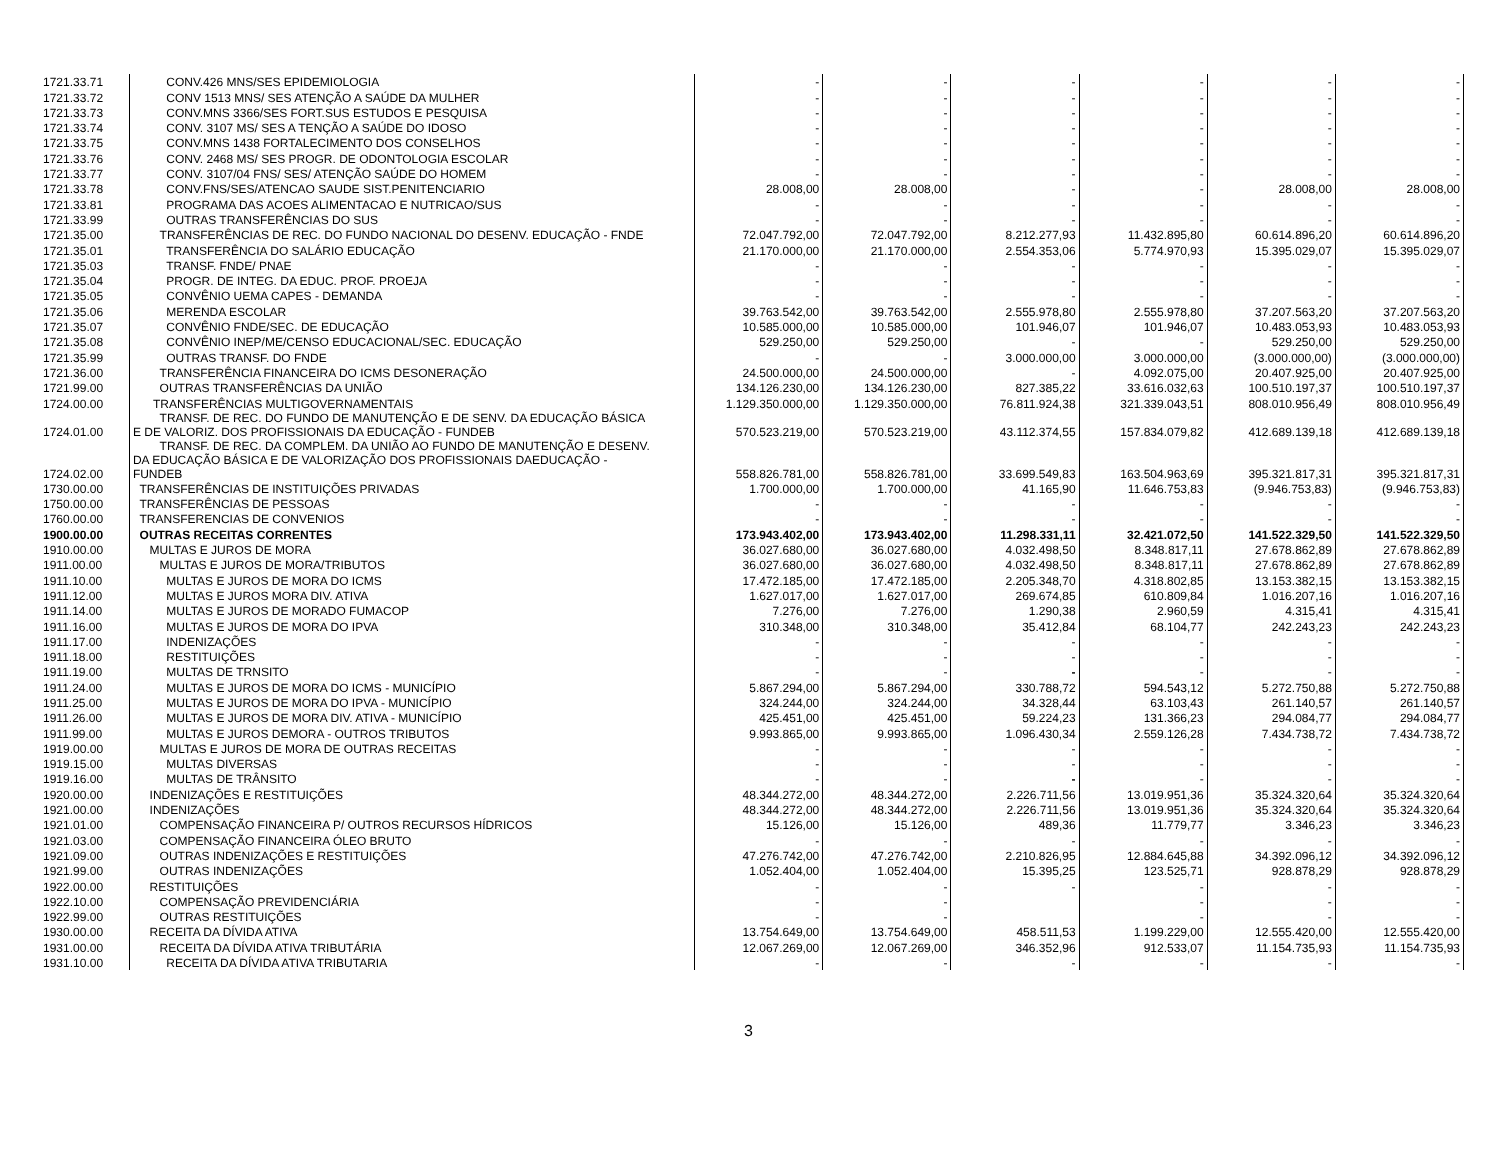| 1721.33.71 | CONV.426 MNS/SES EPIDEMIOLOGIA | - | - | - | - | - | - |
| 1721.33.72 | CONV 1513 MNS/ SES ATENÇÃO A SAÚDE DA MULHER | - | - | - | - | - | - |
| 1721.33.73 | CONV.MNS 3366/SES FORT.SUS ESTUDOS E PESQUISA | - | - | - | - | - | - |
| 1721.33.74 | CONV. 3107 MS/ SES A TENÇÃO A SAÚDE DO IDOSO | - | - | - | - | - | - |
| 1721.33.75 | CONV.MNS 1438 FORTALECIMENTO DOS CONSELHOS | - | - | - | - | - | - |
| 1721.33.76 | CONV. 2468 MS/ SES PROGR. DE ODONTOLOGIA ESCOLAR | - | - | - | - | - | - |
| 1721.33.77 | CONV. 3107/04 FNS/ SES/ ATENÇÃO SAÚDE DO HOMEM | - | - | - | - | - | - |
| 1721.33.78 | CONV.FNS/SES/ATENCAO SAUDE SIST.PENITENCIARIO | 28.008,00 | 28.008,00 | - | - | 28.008,00 | 28.008,00 |
| 1721.33.81 | PROGRAMA DAS ACOES ALIMENTACAO E NUTRICAO/SUS | - | - | - | - | - | - |
| 1721.33.99 | OUTRAS TRANSFERÊNCIAS DO SUS | - | - | - | - | - | - |
| 1721.35.00 | TRANSFERÊNCIAS DE REC. DO FUNDO NACIONAL DO DESENV. EDUCAÇÃO - FNDE | 72.047.792,00 | 72.047.792,00 | 8.212.277,93 | 11.432.895,80 | 60.614.896,20 | 60.614.896,20 |
| 1721.35.01 | TRANSFERÊNCIA DO SALÁRIO EDUCAÇÃO | 21.170.000,00 | 21.170.000,00 | 2.554.353,06 | 5.774.970,93 | 15.395.029,07 | 15.395.029,07 |
| 1721.35.03 | TRANSF. FNDE/ PNAE | - | - | - | - | - | - |
| 1721.35.04 | PROGR. DE INTEG. DA EDUC. PROF. PROEJA | - | - | - | - | - | - |
| 1721.35.05 | CONVÊNIO UEMA CAPES - DEMANDA | - | - | - | - | - | - |
| 1721.35.06 | MERENDA ESCOLAR | 39.763.542,00 | 39.763.542,00 | 2.555.978,80 | 2.555.978,80 | 37.207.563,20 | 37.207.563,20 |
| 1721.35.07 | CONVÊNIO FNDE/SEC. DE EDUCAÇÃO | 10.585.000,00 | 10.585.000,00 | 101.946,07 | 101.946,07 | 10.483.053,93 | 10.483.053,93 |
| 1721.35.08 | CONVÊNIO INEP/ME/CENSO EDUCACIONAL/SEC. EDUCAÇÃO | 529.250,00 | 529.250,00 | - | - | 529.250,00 | 529.250,00 |
| 1721.35.99 | OUTRAS TRANSF. DO FNDE | - | - | 3.000.000,00 | 3.000.000,00 | (3.000.000,00) | (3.000.000,00) |
| 1721.36.00 | TRANSFERÊNCIA FINANCEIRA DO ICMS DESONERAÇÃO | 24.500.000,00 | 24.500.000,00 | - | 4.092.075,00 | 20.407.925,00 | 20.407.925,00 |
| 1721.99.00 | OUTRAS TRANSFERÊNCIAS DA UNIÃO | 134.126.230,00 | 134.126.230,00 | 827.385,22 | 33.616.032,63 | 100.510.197,37 | 100.510.197,37 |
| 1724.00.00 | TRANSFERÊNCIAS MULTIGOVERNAMENTAIS | 1.129.350.000,00 | 1.129.350.000,00 | 76.811.924,38 | 321.339.043,51 | 808.010.956,49 | 808.010.956,49 |
| 1724.01.00 | TRANSF. DE REC. DO FUNDO DE MANUTENÇÃO E DE SENV. DA EDUCAÇÃO BÁSICA E DE VALORIZ. DOS PROFISSIONAIS DA EDUCAÇÃO - FUNDEB | 570.523.219,00 | 570.523.219,00 | 43.112.374,55 | 157.834.079,82 | 412.689.139,18 | 412.689.139,18 |
| 1724.02.00 | TRANSF. DE REC. DA COMPLEM. DA UNIÃO AO FUNDO DE MANUTENÇÃO E DESENV. DA EDUCAÇÃO BÁSICA E DE VALORIZAÇÃO DOS PROFISSIONAIS DAEDUCAÇÃO - FUNDEB | 558.826.781,00 | 558.826.781,00 | 33.699.549,83 | 163.504.963,69 | 395.321.817,31 | 395.321.817,31 |
| 1730.00.00 | TRANSFERÊNCIAS DE INSTITUIÇÕES PRIVADAS | 1.700.000,00 | 1.700.000,00 | 41.165,90 | 11.646.753,83 | (9.946.753,83) | (9.946.753,83) |
| 1750.00.00 | TRANSFERÊNCIAS DE PESSOAS | - | - | - | - | - | - |
| 1760.00.00 | TRANSFERENCIAS DE CONVENIOS | - | - | - | - | - | - |
| 1900.00.00 | OUTRAS RECEITAS CORRENTES | 173.943.402,00 | 173.943.402,00 | 11.298.331,11 | 32.421.072,50 | 141.522.329,50 | 141.522.329,50 |
| 1910.00.00 | MULTAS E JUROS DE MORA | 36.027.680,00 | 36.027.680,00 | 4.032.498,50 | 8.348.817,11 | 27.678.862,89 | 27.678.862,89 |
| 1911.00.00 | MULTAS E JUROS DE MORA/TRIBUTOS | 36.027.680,00 | 36.027.680,00 | 4.032.498,50 | 8.348.817,11 | 27.678.862,89 | 27.678.862,89 |
| 1911.10.00 | MULTAS E JUROS DE MORA DO ICMS | 17.472.185,00 | 17.472.185,00 | 2.205.348,70 | 4.318.802,85 | 13.153.382,15 | 13.153.382,15 |
| 1911.12.00 | MULTAS E JUROS MORA DIV. ATIVA | 1.627.017,00 | 1.627.017,00 | 269.674,85 | 610.809,84 | 1.016.207,16 | 1.016.207,16 |
| 1911.14.00 | MULTAS E JUROS DE MORADO FUMACOP | 7.276,00 | 7.276,00 | 1.290,38 | 2.960,59 | 4.315,41 | 4.315,41 |
| 1911.16.00 | MULTAS E JUROS DE MORA DO IPVA | 310.348,00 | 310.348,00 | 35.412,84 | 68.104,77 | 242.243,23 | 242.243,23 |
| 1911.17.00 | INDENIZAÇÕES | - | - | - | - | - | - |
| 1911.18.00 | RESTITUIÇÕES | - | - | - | - | - | - |
| 1911.19.00 | MULTAS DE TRNSITO | - | - | - | - | - | - |
| 1911.24.00 | MULTAS E JUROS DE MORA DO ICMS - MUNICÍPIO | 5.867.294,00 | 5.867.294,00 | 330.788,72 | 594.543,12 | 5.272.750,88 | 5.272.750,88 |
| 1911.25.00 | MULTAS E JUROS DE MORA DO IPVA - MUNICÍPIO | 324.244,00 | 324.244,00 | 34.328,44 | 63.103,43 | 261.140,57 | 261.140,57 |
| 1911.26.00 | MULTAS E JUROS DE MORA DIV. ATIVA - MUNICÍPIO | 425.451,00 | 425.451,00 | 59.224,23 | 131.366,23 | 294.084,77 | 294.084,77 |
| 1911.99.00 | MULTAS E JUROS DEMORA - OUTROS TRIBUTOS | 9.993.865,00 | 9.993.865,00 | 1.096.430,34 | 2.559.126,28 | 7.434.738,72 | 7.434.738,72 |
| 1919.00.00 | MULTAS E JUROS DE MORA DE OUTRAS RECEITAS | - | - | - | - | - | - |
| 1919.15.00 | MULTAS DIVERSAS | - | - | - | - | - | - |
| 1919.16.00 | MULTAS DE TRÂNSITO | - | - | - | - | - | - |
| 1920.00.00 | INDENIZAÇÕES E RESTITUIÇÕES | 48.344.272,00 | 48.344.272,00 | 2.226.711,56 | 13.019.951,36 | 35.324.320,64 | 35.324.320,64 |
| 1921.00.00 | INDENIZAÇÕES | 48.344.272,00 | 48.344.272,00 | 2.226.711,56 | 13.019.951,36 | 35.324.320,64 | 35.324.320,64 |
| 1921.01.00 | COMPENSAÇÃO FINANCEIRA P/ OUTROS RECURSOS HÍDRICOS | 15.126,00 | 15.126,00 | 489,36 | 11.779,77 | 3.346,23 | 3.346,23 |
| 1921.03.00 | COMPENSAÇÃO FINANCEIRA ÓLEO BRUTO | - | - | - | - | - | - |
| 1921.09.00 | OUTRAS INDENIZAÇÕES E RESTITUIÇÕES | 47.276.742,00 | 47.276.742,00 | 2.210.826,95 | 12.884.645,88 | 34.392.096,12 | 34.392.096,12 |
| 1921.99.00 | OUTRAS INDENIZAÇÕES | 1.052.404,00 | 1.052.404,00 | 15.395,25 | 123.525,71 | 928.878,29 | 928.878,29 |
| 1922.00.00 | RESTITUIÇÕES | - | - | - | - | - | - |
| 1922.10.00 | COMPENSAÇÃO PREVIDENCIÁRIA | - | - | | - | - | - |
| 1922.99.00 | OUTRAS RESTITUIÇÕES | - | - | | - | - | - |
| 1930.00.00 | RECEITA DA DÍVIDA ATIVA | 13.754.649,00 | 13.754.649,00 | 458.511,53 | 1.199.229,00 | 12.555.420,00 | 12.555.420,00 |
| 1931.00.00 | RECEITA DA DÍVIDA ATIVA TRIBUTÁRIA | 12.067.269,00 | 12.067.269,00 | 346.352,96 | 912.533,07 | 11.154.735,93 | 11.154.735,93 |
| 1931.10.00 | RECEITA DA DÍVIDA ATIVA TRIBUTARIA | - | - | - | - | - | - |
3